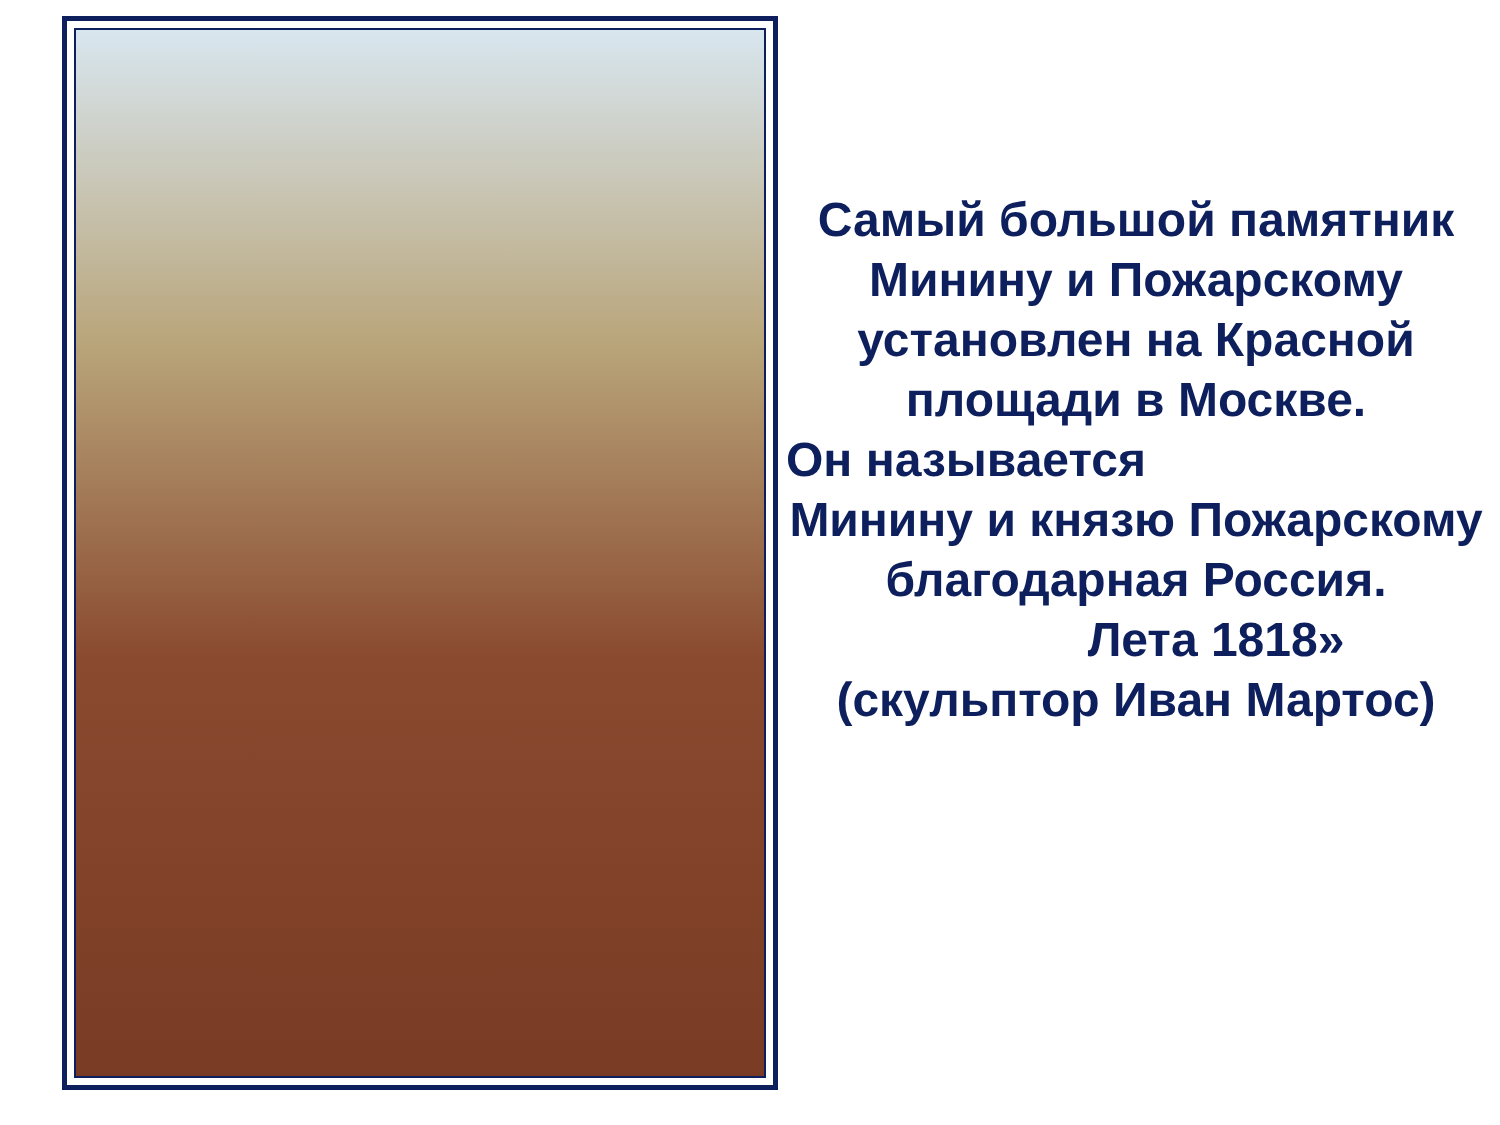Самый большой памятник Минину и Пожарскому установлен на Красной площади в Москве.
Он называется
Минину и князю Пожарскому благодарная Россия. Лета 1818»
(скульптор Иван Мартос)